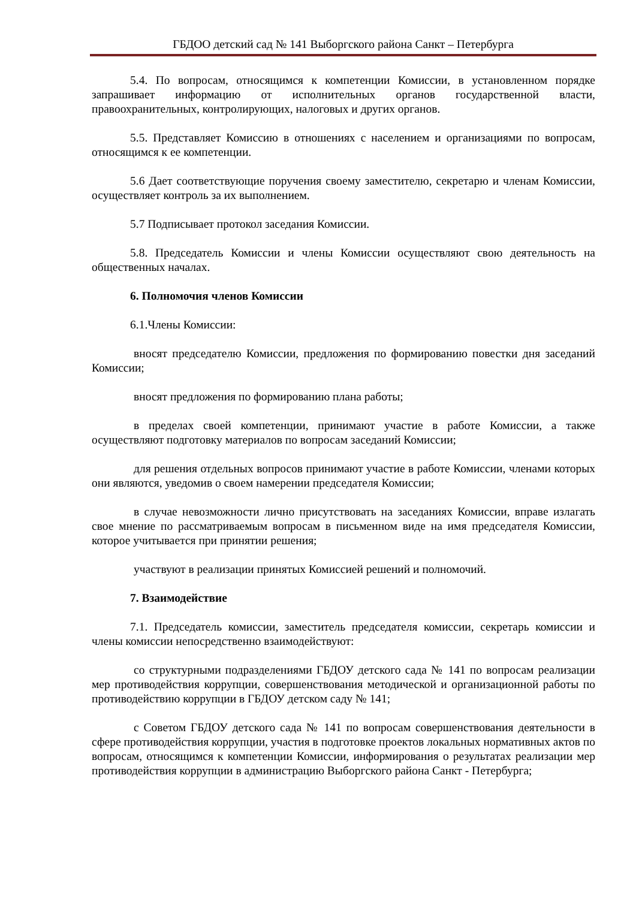ГБДОО детский сад № 141 Выборгского района Санкт – Петербурга
5.4. По вопросам, относящимся к компетенции Комиссии, в установленном порядке запрашивает информацию от исполнительных органов государственной власти, правоохранительных, контролирующих, налоговых и других органов.
5.5. Представляет Комиссию в отношениях с населением и организациями по вопросам, относящимся к ее компетенции.
5.6 Дает соответствующие поручения своему заместителю, секретарю и членам Комиссии, осуществляет контроль за их выполнением.
5.7 Подписывает протокол заседания Комиссии.
5.8. Председатель Комиссии и члены Комиссии осуществляют свою деятельность на общественных началах.
6. Полномочия членов Комиссии
6.1.Члены Комиссии:
вносят председателю Комиссии, предложения по формированию повестки дня заседаний Комиссии;
вносят предложения по формированию плана работы;
в пределах своей компетенции, принимают участие в работе Комиссии, а также осуществляют подготовку материалов по вопросам заседаний Комиссии;
для решения отдельных вопросов принимают участие в работе Комиссии, членами которых они являются, уведомив о своем намерении председателя Комиссии;
в случае невозможности лично присутствовать на заседаниях Комиссии, вправе излагать свое мнение по рассматриваемым вопросам в письменном виде на имя председателя Комиссии, которое учитывается при принятии решения;
участвуют в реализации принятых Комиссией решений и полномочий.
7. Взаимодействие
7.1. Председатель комиссии, заместитель председателя комиссии, секретарь комиссии и члены комиссии непосредственно взаимодействуют:
со структурными подразделениями ГБДОУ детского сада № 141 по вопросам реализации мер противодействия коррупции, совершенствования методической и организационной работы по противодействию коррупции в ГБДОУ детском саду № 141;
с Советом ГБДОУ детского сада № 141 по вопросам совершенствования деятельности в сфере противодействия коррупции, участия в подготовке проектов локальных нормативных актов по вопросам, относящимся к компетенции Комиссии, информирования о результатах реализации мер противодействия коррупции в администрацию Выборгского района Санкт - Петербурга;